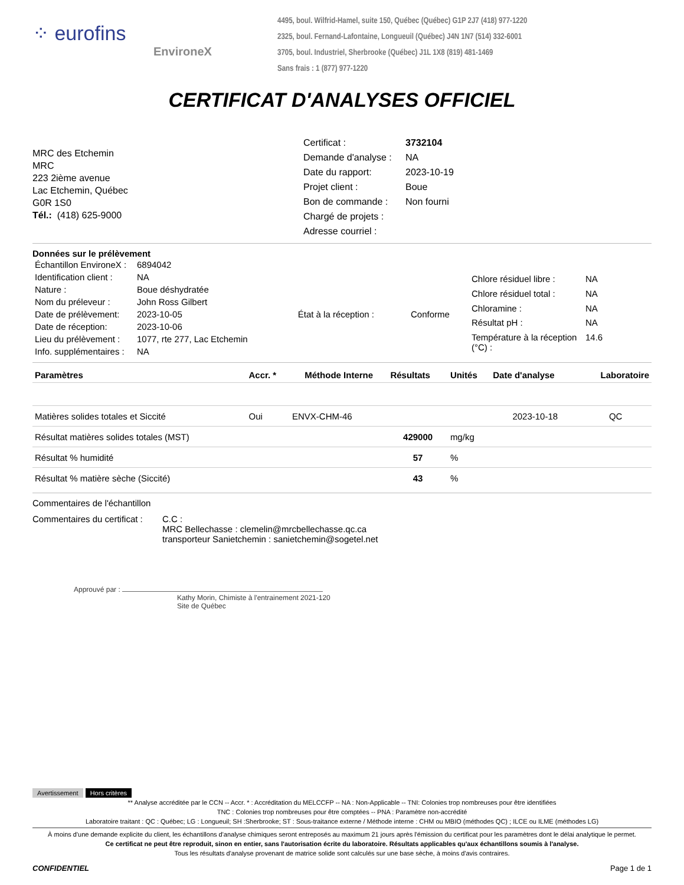⁘ eurofins
EnvironeX
4495, boul. Wilfrid-Hamel, suite 150, Québec (Québec) G1P 2J7 (418) 977-1220
2325, boul. Fernand-Lafontaine, Longueuil (Québec) J4N 1N7 (514) 332-6001
3705, boul. Industriel, Sherbrooke (Québec) J1L 1X8 (819) 481-1469
Sans frais : 1 (877) 977-1220
CERTIFICAT D'ANALYSES OFFICIEL
MRC des Etchemin
MRC
223 2ième avenue
Lac Etchemin, Québec
G0R 1S0
Tél.: (418) 625-9000
| Certificat : | 3732104 |
| Demande d'analyse : | NA |
| Date du rapport: | 2023-10-19 |
| Projet client : | Boue |
| Bon de commande : | Non fourni |
| Chargé de projets : | |
| Adresse courriel : | |
Données sur le prélèvement
| Échantillon EnvironeX : | 6894042 | | |
| Identification client : | NA | | |
| Nature : | Boue déshydratée | | |
| Nom du préleveur : | John Ross Gilbert | | |
| Date de prélèvement: | 2023-10-05 | État à la réception : | Conforme |
| Date de réception: | 2023-10-06 | | |
| Lieu du prélèvement : | 1077, rte 277, Lac Etchemin | | |
| Info. supplémentaires : | NA | | |
| Chlore résiduel libre : | NA |
| Chlore résiduel total : | NA |
| Chloramine : | NA |
| Résultat pH : | NA |
| Température à la réception (°C) : | 14.6 |
| Paramètres | Accr. * | Méthode Interne | Résultats | Unités | Date d'analyse | Laboratoire |
| --- | --- | --- | --- | --- | --- | --- |
| Matières solides totales et Siccité | Oui | ENVX-CHM-46 | | | 2023-10-18 | QC |
| Résultat matières solides totales (MST) | | | 429000 | mg/kg | | |
| Résultat % humidité | | | 57 | % | | |
| Résultat % matière sèche (Siccité) | | | 43 | % | | |
Commentaires de l'échantillon
Commentaires du certificat :
C.C :
MRC Bellechasse : clemelin@mrcbellechasse.qc.ca
transporteur Sanietchemin : sanietchemin@sogetel.net
Approuvé par :
Kathy Morin, Chimiste à l'entrainement 2021-120
Site de Québec
Avertissement Hors critères
** Analyse accréditée par le CCN -- Accr. * : Accréditation du MELCCFP -- NA : Non-Applicable -- TNI: Colonies trop nombreuses pour être identifiées
TNC : Colonies trop nombreuses pour être comptées -- PNA : Paramètre non-accrédité
Laboratoire traitant : QC : Québec; LG : Longueuil; SH :Sherbrooke; ST : Sous-traitance externe / Méthode interne : CHM ou MBIO (méthodes QC) ; ILCE ou ILME (méthodes LG)
À moins d'une demande explicite du client, les échantillons d'analyse chimiques seront entreposés au maximum 21 jours après l'émission du certificat pour les paramètres dont le délai analytique le permet.
Ce certificat ne peut être reproduit, sinon en entier, sans l'autorisation écrite du laboratoire. Résultats applicables qu'aux échantillons soumis à l'analyse.
Tous les résultats d'analyse provenant de matrice solide sont calculés sur une base sèche, à moins d'avis contraires.
CONFIDENTIEL Page 1 de 1